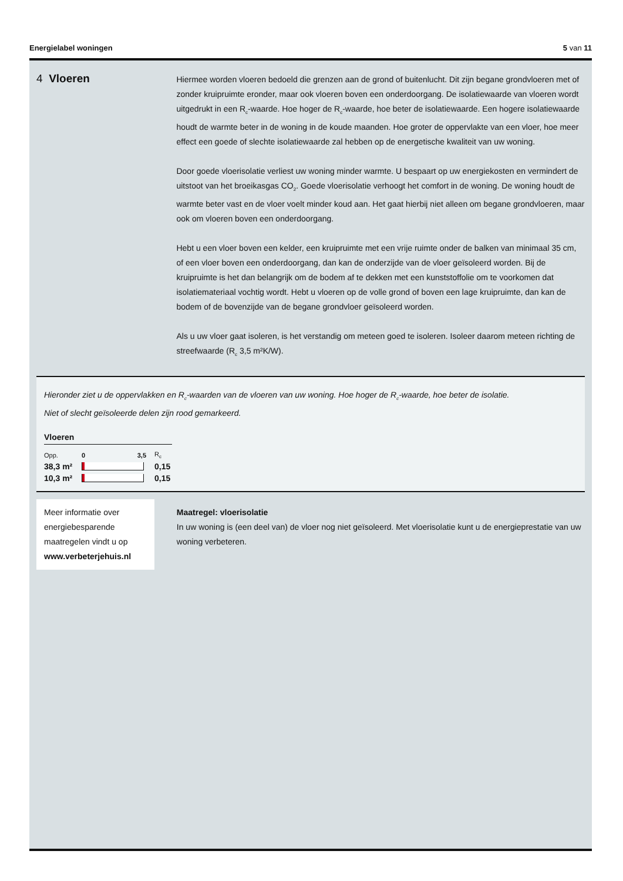Energielabel woningen 5 van 11
4 Vloeren
Hiermee worden vloeren bedoeld die grenzen aan de grond of buitenlucht. Dit zijn begane grondvloeren met of zonder kruipruimte eronder, maar ook vloeren boven een onderdoorgang. De isolatiewaarde van vloeren wordt uitgedrukt in een R<sub>c</sub>-waarde. Hoe hoger de R<sub>c</sub>-waarde, hoe beter de isolatiewaarde. Een hogere isolatiewaarde houdt de warmte beter in de woning in de koude maanden. Hoe groter de oppervlakte van een vloer, hoe meer effect een goede of slechte isolatiewaarde zal hebben op de energetische kwaliteit van uw woning.
Door goede vloerisolatie verliest uw woning minder warmte. U bespaart op uw energiekosten en vermindert de uitstoot van het broeikasgas CO<sub>2</sub>. Goede vloerisolatie verhoogt het comfort in de woning. De woning houdt de warmte beter vast en de vloer voelt minder koud aan. Het gaat hierbij niet alleen om begane grondvloeren, maar ook om vloeren boven een onderdoorgang.
Hebt u een vloer boven een kelder, een kruipruimte met een vrije ruimte onder de balken van minimaal 35 cm, of een vloer boven een onderdoorgang, dan kan de onderzijde van de vloer geïsoleerd worden. Bij de kruipruimte is het dan belangrijk om de bodem af te dekken met een kunststoffolie om te voorkomen dat isolatiemateriaal vochtig wordt. Hebt u vloeren op de volle grond of boven een lage kruipruimte, dan kan de bodem of de bovenzijde van de begane grondvloer geïsoleerd worden.
Als u uw vloer gaat isoleren, is het verstandig om meteen goed te isoleren. Isoleer daarom meteen richting de streefwaarde (R<sub>c</sub> 3,5 m²K/W).
Hieronder ziet u de oppervlakken en R<sub>c</sub>-waarden van de vloeren van uw woning. Hoe hoger de R<sub>c</sub>-waarde, hoe beter de isolatie.
Niet of slecht geïsoleerde delen zijn rood gemarkeerd.
Vloeren
| Opp. | 0 3,5 | R<sub>c</sub> |
| 38,3 m² | | 0,15 |
| 10,3 m² | | 0,15 |
Meer informatie over energiebesparende maatregelen vindt u op www.verbeterjehuis.nl
Maatregel: vloerisolatie
In uw woning is (een deel van) de vloer nog niet geïsoleerd. Met vloerisolatie kunt u de energieprestatie van uw woning verbeteren.